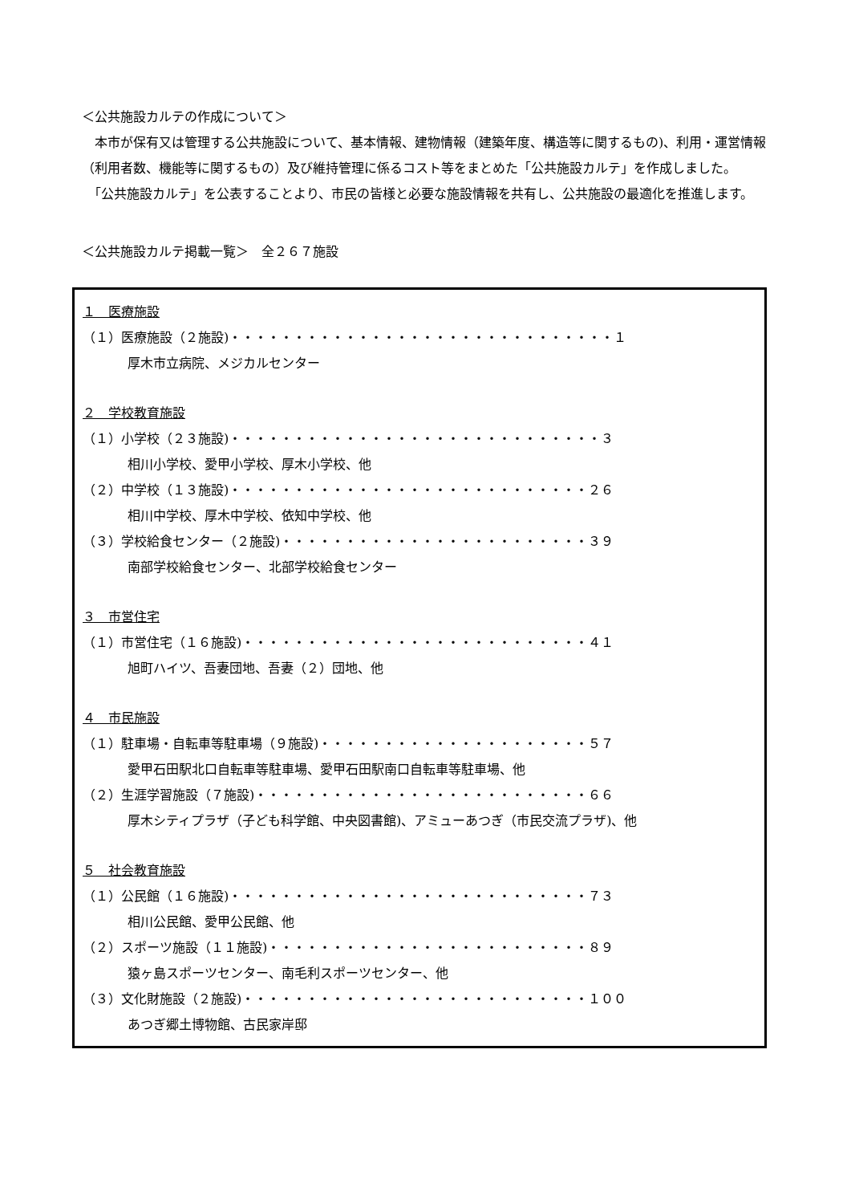＜公共施設カルテの作成について＞
　本市が保有又は管理する公共施設について、基本情報、建物情報（建築年度、構造等に関するもの)、利用・運営情報（利用者数、機能等に関するもの）及び維持管理に係るコスト等をまとめた「公共施設カルテ」を作成しました。
　「公共施設カルテ」を公表することより、市民の皆様と必要な施設情報を共有し、公共施設の最適化を推進します。
＜公共施設カルテ掲載一覧＞　全２６７施設
１　医療施設
（１）医療施設（２施設)・・・・・・・・・・・・・・・・・・・・・・・・・・・・・・１
厚木市立病院、メジカルセンター
２　学校教育施設
（１）小学校（２３施設)・・・・・・・・・・・・・・・・・・・・・・・・・・・・・３
相川小学校、愛甲小学校、厚木小学校、他
（２）中学校（１３施設)・・・・・・・・・・・・・・・・・・・・・・・・・・・・２６
相川中学校、厚木中学校、依知中学校、他
（３）学校給食センター（２施設)・・・・・・・・・・・・・・・・・・・・・・・・３９
南部学校給食センター、北部学校給食センター
３　市営住宅
（１）市営住宅（１６施設)・・・・・・・・・・・・・・・・・・・・・・・・・・・４１
旭町ハイツ、吾妻団地、吾妻（２）団地、他
４　市民施設
（１）駐車場・自転車等駐車場（９施設)・・・・・・・・・・・・・・・・・・・・・５７
愛甲石田駅北口自転車等駐車場、愛甲石田駅南口自転車等駐車場、他
（２）生涯学習施設（７施設)・・・・・・・・・・・・・・・・・・・・・・・・・・６６
厚木シティプラザ（子ども科学館、中央図書館)、アミューあつぎ（市民交流プラザ)、他
５　社会教育施設
（１）公民館（１６施設)・・・・・・・・・・・・・・・・・・・・・・・・・・・・７３
相川公民館、愛甲公民館、他
（２）スポーツ施設（１１施設)・・・・・・・・・・・・・・・・・・・・・・・・・８９
猿ヶ島スポーツセンター、南毛利スポーツセンター、他
（３）文化財施設（２施設)・・・・・・・・・・・・・・・・・・・・・・・・・・・１００
あつぎ郷土博物館、古民家岸邸